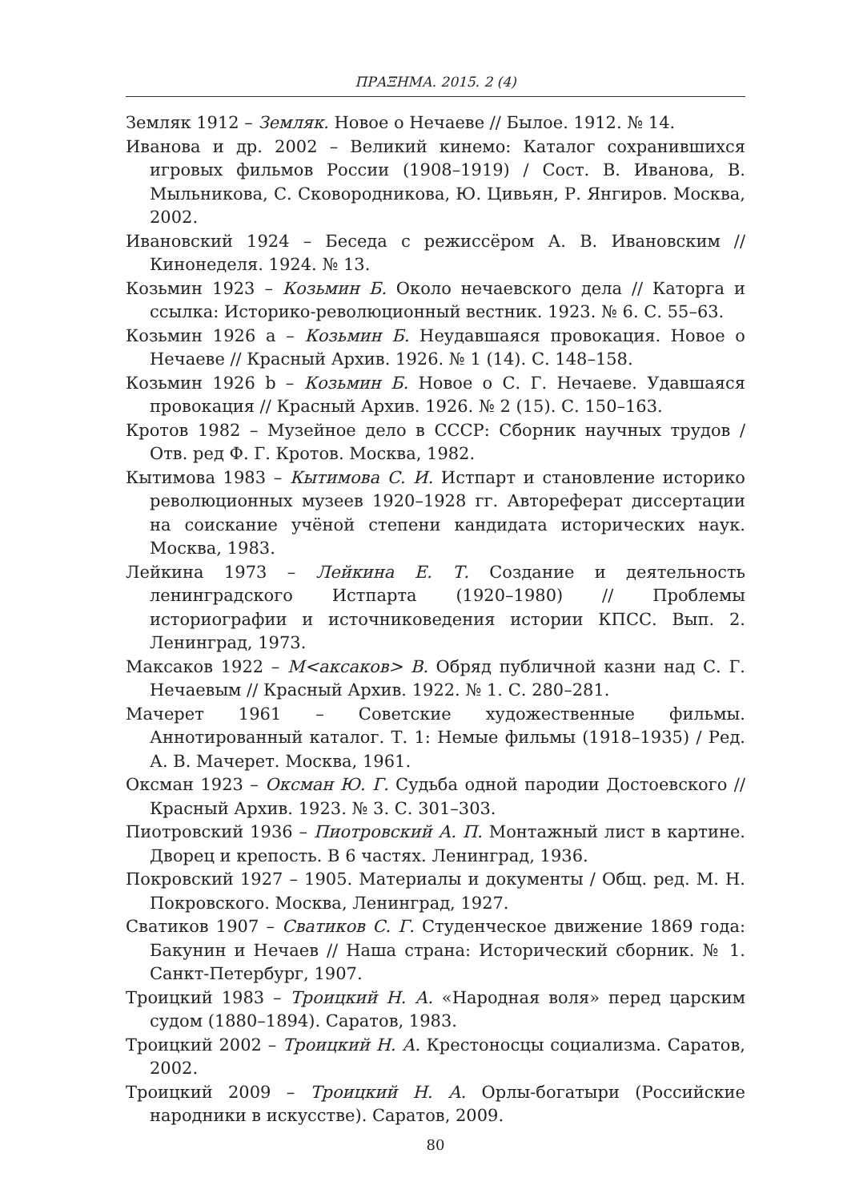ПРАΞНМА. 2015. 2 (4)
Земляк 1912 – Земляк. Новое о Нечаеве // Былое. 1912. № 14.
Иванова и др. 2002 – Великий кинемо: Каталог сохранившихся игровых фильмов России (1908–1919) / Сост. В. Иванова, В. Мыльникова, С. Сковородникова, Ю. Цивьян, Р. Янгиров. Москва, 2002.
Ивановский 1924 – Беседа с режиссёром А. В. Ивановским // Кинонеделя. 1924. № 13.
Козьмин 1923 – Козьмин Б. Около нечаевского дела // Каторга и ссылка: Историко-революционный вестник. 1923. № 6. С. 55–63.
Козьмин 1926 a – Козьмин Б. Неудавшаяся провокация. Новое о Нечаеве // Красный Архив. 1926. № 1 (14). С. 148–158.
Козьмин 1926 b – Козьмин Б. Новое о С. Г. Нечаеве. Удавшаяся провокация // Красный Архив. 1926. № 2 (15). С. 150–163.
Кротов 1982 – Музейное дело в СССР: Сборник научных трудов / Отв. ред Ф. Г. Кротов. Москва, 1982.
Кытимова 1983 – Кытимова С. И. Истпарт и становление историко революционных музеев 1920–1928 гг. Автореферат диссертации на соискание учёной степени кандидата исторических наук. Москва, 1983.
Лейкина 1973 – Лейкина Е. Т. Создание и деятельность ленинградского Истпарта (1920–1980) // Проблемы историографии и источниковедения истории КПСС. Вып. 2. Ленинград, 1973.
Максаков 1922 – М<аксаков> В. Обряд публичной казни над С. Г. Нечаевым // Красный Архив. 1922. № 1. С. 280–281.
Мачерет 1961 – Советские художественные фильмы. Аннотированный каталог. Т. 1: Немые фильмы (1918–1935) / Ред. А. В. Мачерет. Москва, 1961.
Оксман 1923 – Оксман Ю. Г. Судьба одной пародии Достоевского // Красный Архив. 1923. № 3. С. 301–303.
Пиотровский 1936 – Пиотровский А. П. Монтажный лист в картине. Дворец и крепость. В 6 частях. Ленинград, 1936.
Покровский 1927 – 1905. Материалы и документы / Общ. ред. М. Н. Покровского. Москва, Ленинград, 1927.
Сватиков 1907 – Сватиков С. Г. Студенческое движение 1869 года: Бакунин и Нечаев // Наша страна: Исторический сборник. № 1. Санкт-Петербург, 1907.
Троицкий 1983 – Троицкий Н. А. «Народная воля» перед царским судом (1880–1894). Саратов, 1983.
Троицкий 2002 – Троицкий Н. А. Крестоносцы социализма. Саратов, 2002.
Троицкий 2009 – Троицкий Н. А. Орлы-богатыри (Российские народники в искусстве). Саратов, 2009.
80